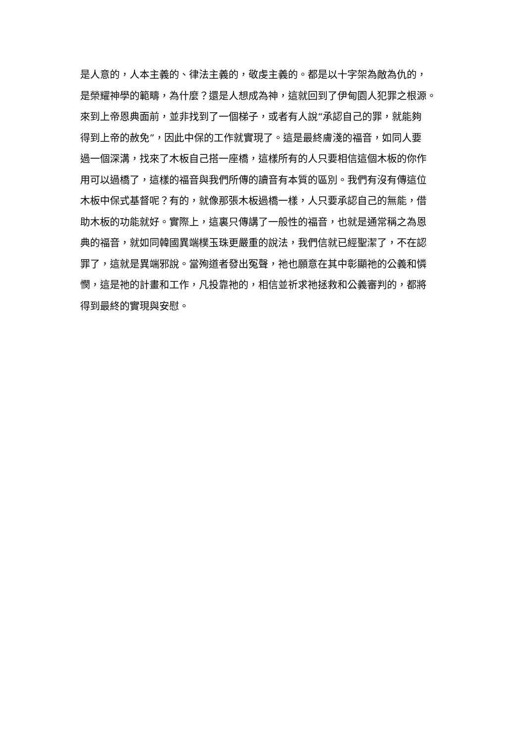是人意的，人本主義的、律法主義的，敬虔主義的。都是以十字架為敵為仇的，
是榮耀神學的範疇，為什麼？還是人想成為神，這就回到了伊甸園人犯罪之根源。
來到上帝恩典面前，並非找到了一個梯子，或者有人說“承認自己的罪，就能夠
得到上帝的赦免”，因此中保的工作就實現了。這是最終膚淺的福音，如同人要
過一個深溝，找來了木板自己搭一座橋，這樣所有的人只要相信這個木板的你作
用可以過橋了，這樣的福音與我們所傳的讀音有本質的區別。我們有沒有傳這位
木板中保式基督呢？有的，就像那張木板過橋一樣，人只要承認自己的無能，借
助木板的功能就好。實際上，這裏只傳講了一般性的福音，也就是通常稱之為恩
典的福音，就如同韓國異端樸玉珠更嚴重的說法，我們信就已經聖潔了，不在認
罪了，這就是異端邪說。當殉道者發出冤聲，祂也願意在其中彰顯祂的公義和憐
憫，這是祂的計畫和工作，凡投靠祂的，相信並祈求祂拯救和公義審判的，都將
得到最終的實現與安慰。